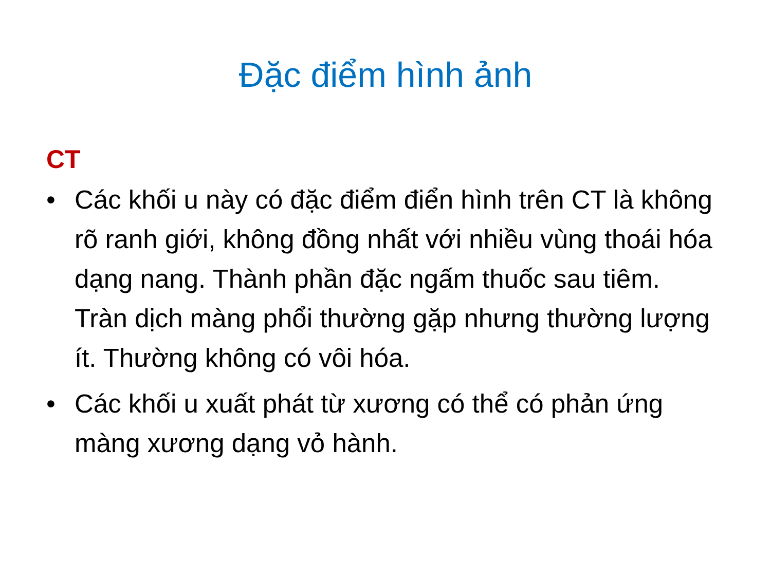Đặc điểm hình ảnh
CT
• Các khối u này có đặc điểm điển hình trên CT là không rõ ranh giới, không đồng nhất với nhiều vùng thoái hóa dạng nang. Thành phần đặc ngấm thuốc sau tiêm. Tràn dịch màng phổi thường gặp nhưng thường lượng ít. Thường không có vôi hóa.
• Các khối u xuất phát từ xương có thể có phản ứng màng xương dạng vỏ hành.